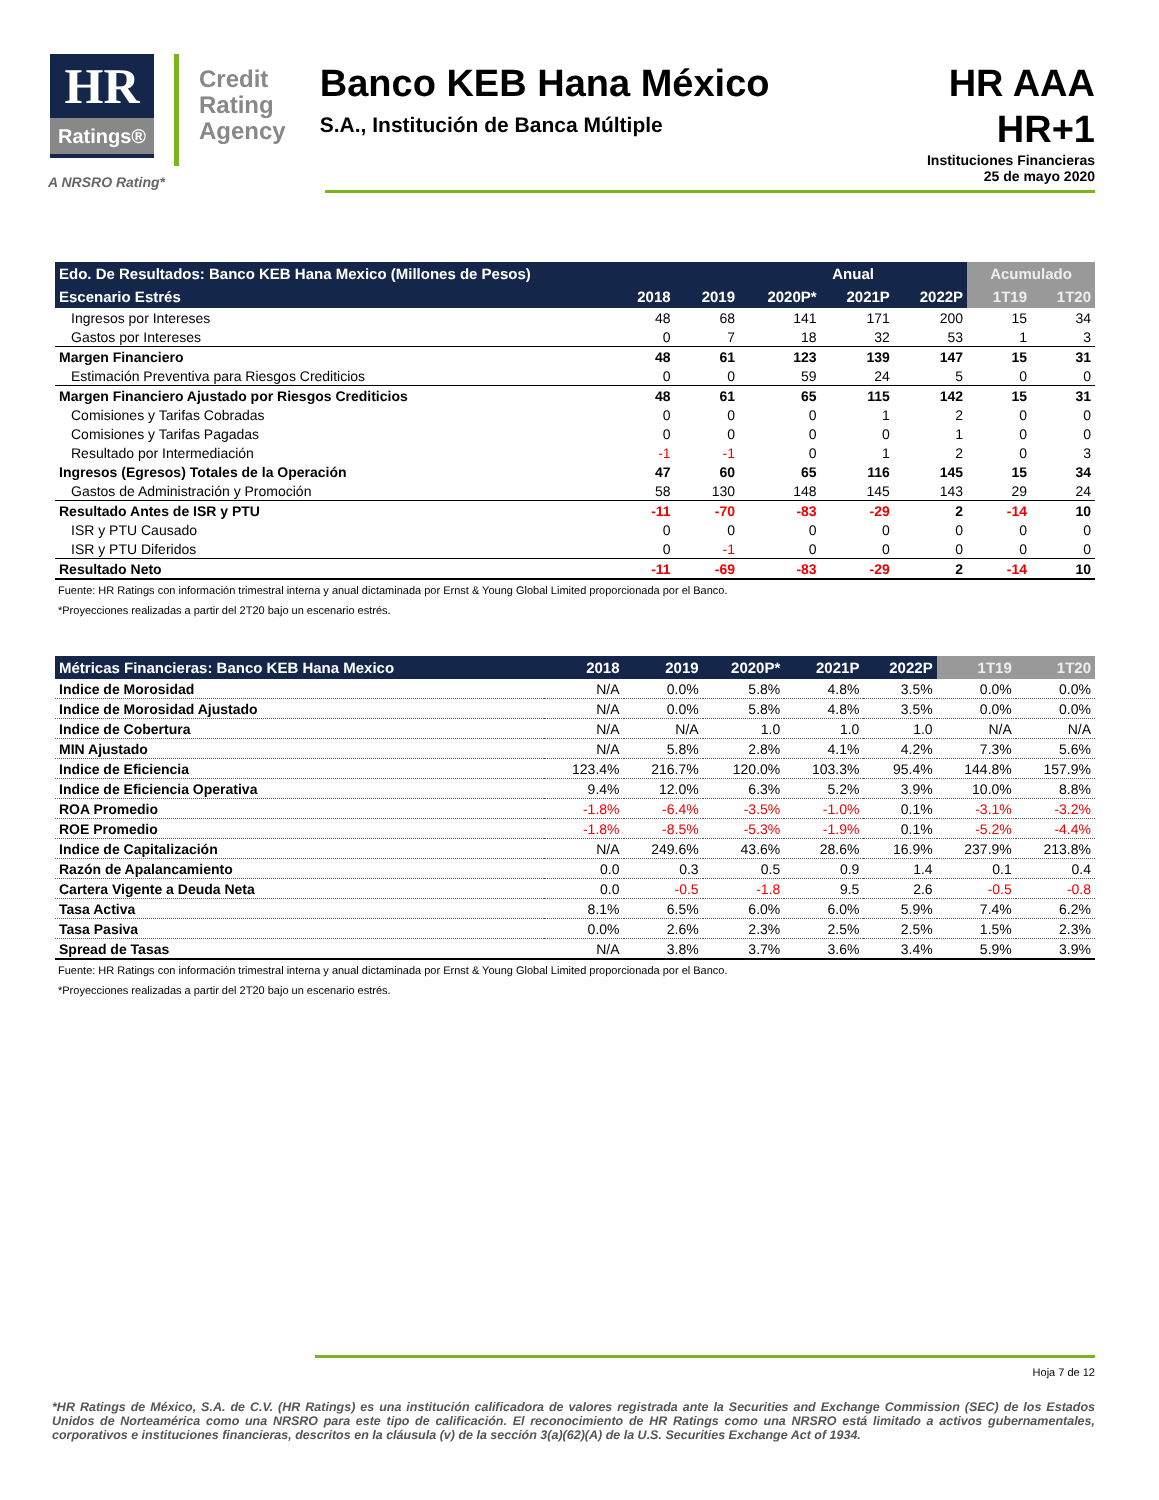HR
Ratings®
Credit
Rating
Agency
Banco KEB Hana México
S.A., Institución de Banca Múltiple
HR AAA
HR+1
Instituciones Financieras
25 de mayo 2020
A NRSRO Rating*
| Edo. De Resultados: Banco KEB Hana Mexico (Millones de Pesos) | | | Anual | | | Acumulado | |
| --- | --- | --- | --- | --- | --- | --- | --- |
| Escenario Estrés | 2018 | 2019 | 2020P* | 2021P | 2022P | 1T19 | 1T20 |
| Ingresos por Intereses | 48 | 68 | 141 | 171 | 200 | 15 | 34 |
| Gastos por Intereses | 0 | 7 | 18 | 32 | 53 | 1 | 3 |
| Margen Financiero | 48 | 61 | 123 | 139 | 147 | 15 | 31 |
| Estimación Preventiva para Riesgos Crediticios | 0 | 0 | 59 | 24 | 5 | 0 | 0 |
| Margen Financiero Ajustado por Riesgos Crediticios | 48 | 61 | 65 | 115 | 142 | 15 | 31 |
| Comisiones y Tarifas Cobradas | 0 | 0 | 0 | 1 | 2 | 0 | 0 |
| Comisiones y Tarifas Pagadas | 0 | 0 | 0 | 0 | 1 | 0 | 0 |
| Resultado por Intermediación | -1 | -1 | 0 | 1 | 2 | 0 | 3 |
| Ingresos (Egresos) Totales de la Operación | 47 | 60 | 65 | 116 | 145 | 15 | 34 |
| Gastos de Administración y Promoción | 58 | 130 | 148 | 145 | 143 | 29 | 24 |
| Resultado Antes de ISR y PTU | -11 | -70 | -83 | -29 | 2 | -14 | 10 |
| ISR y PTU Causado | 0 | 0 | 0 | 0 | 0 | 0 | 0 |
| ISR y PTU Diferidos | 0 | -1 | 0 | 0 | 0 | 0 | 0 |
| Resultado Neto | -11 | -69 | -83 | -29 | 2 | -14 | 10 |
Fuente: HR Ratings con información trimestral interna y anual dictaminada por Ernst & Young Global Limited proporcionada por el Banco.
*Proyecciones realizadas a partir del 2T20 bajo un escenario estrés.
| Métricas Financieras: Banco KEB Hana Mexico | 2018 | 2019 | 2020P* | 2021P | 2022P | 1T19 | 1T20 |
| --- | --- | --- | --- | --- | --- | --- | --- |
| Indice de Morosidad | N/A | 0.0% | 5.8% | 4.8% | 3.5% | 0.0% | 0.0% |
| Indice de Morosidad Ajustado | N/A | 0.0% | 5.8% | 4.8% | 3.5% | 0.0% | 0.0% |
| Indice de Cobertura | N/A | N/A | 1.0 | 1.0 | 1.0 | N/A | N/A |
| MIN Ajustado | N/A | 5.8% | 2.8% | 4.1% | 4.2% | 7.3% | 5.6% |
| Indice de Eficiencia | 123.4% | 216.7% | 120.0% | 103.3% | 95.4% | 144.8% | 157.9% |
| Indice de Eficiencia Operativa | 9.4% | 12.0% | 6.3% | 5.2% | 3.9% | 10.0% | 8.8% |
| ROA Promedio | -1.8% | -6.4% | -3.5% | -1.0% | 0.1% | -3.1% | -3.2% |
| ROE Promedio | -1.8% | -8.5% | -5.3% | -1.9% | 0.1% | -5.2% | -4.4% |
| Indice de Capitalización | N/A | 249.6% | 43.6% | 28.6% | 16.9% | 237.9% | 213.8% |
| Razón de Apalancamiento | 0.0 | 0.3 | 0.5 | 0.9 | 1.4 | 0.1 | 0.4 |
| Cartera Vigente a Deuda Neta | 0.0 | -0.5 | -1.8 | 9.5 | 2.6 | -0.5 | -0.8 |
| Tasa Activa | 8.1% | 6.5% | 6.0% | 6.0% | 5.9% | 7.4% | 6.2% |
| Tasa Pasiva | 0.0% | 2.6% | 2.3% | 2.5% | 2.5% | 1.5% | 2.3% |
| Spread de Tasas | N/A | 3.8% | 3.7% | 3.6% | 3.4% | 5.9% | 3.9% |
Fuente: HR Ratings con información trimestral interna y anual dictaminada por Ernst & Young Global Limited proporcionada por el Banco.
*Proyecciones realizadas a partir del 2T20 bajo un escenario estrés.
Hoja 7 de 12
*HR Ratings de México, S.A. de C.V. (HR Ratings) es una institución calificadora de valores registrada ante la Securities and Exchange Commission (SEC) de los Estados Unidos de Norteamérica como una NRSRO para este tipo de calificación. El reconocimiento de HR Ratings como una NRSRO está limitado a activos gubernamentales, corporativos e instituciones financieras, descritos en la cláusula (v) de la sección 3(a)(62)(A) de la U.S. Securities Exchange Act of 1934.